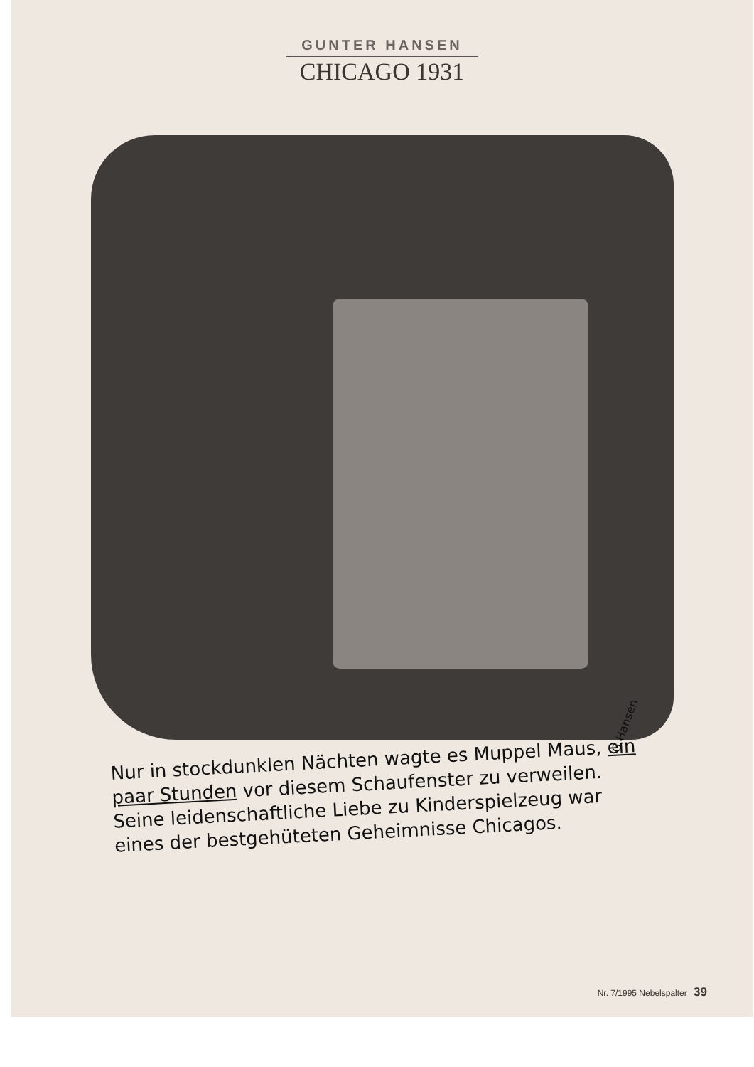GUNTER HANSEN
CHICAGO 1931
G.Hansen
Nur in stockdunklen Nächten wagte es Muppel Maus, ein paar Stunden vor diesem Schaufenster zu verweilen. Seine leidenschaftliche Liebe zu Kinderspielzeug war eines der bestgehüteten Geheimnisse Chicagos.
Nr. 7/1995 Nebelspalter 39